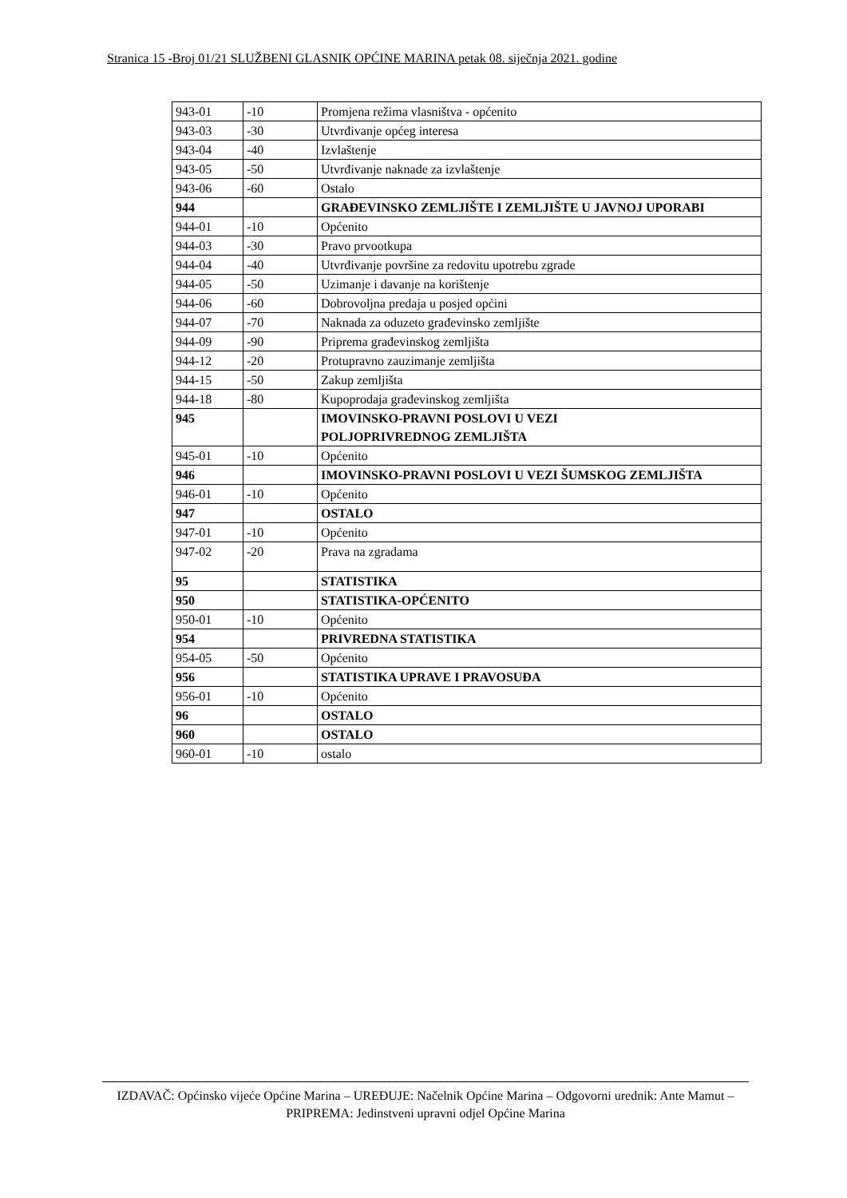Stranica 15 -Broj 01/21 SLUŽBENI GLASNIK OPĆINE MARINA petak 08. siječnja 2021. godine
| 943-01 | -10 | Promjena režima vlasništva - općenito |
| 943-03 | -30 | Utvrđivanje općeg interesa |
| 943-04 | -40 | Izvlaštenje |
| 943-05 | -50 | Utvrđivanje naknade za izvlaštenje |
| 943-06 | -60 | Ostalo |
| 944 | | GRAĐEVINSKO ZEMLJIŠTE I ZEMLJIŠTE U JAVNOJ UPORABI |
| 944-01 | -10 | Općenito |
| 944-03 | -30 | Pravo prvootkupa |
| 944-04 | -40 | Utvrđivanje površine za redovitu upotrebu zgrade |
| 944-05 | -50 | Uzimanje i davanje na korištenje |
| 944-06 | -60 | Dobrovoljna predaja u posjed općini |
| 944-07 | -70 | Naknada za oduzeto građevinsko zemljište |
| 944-09 | -90 | Priprema građevinskog zemljišta |
| 944-12 | -20 | Protupravno zauzimanje zemljišta |
| 944-15 | -50 | Zakup zemljišta |
| 944-18 | -80 | Kupoprodaja građevinskog zemljišta |
| 945 | | IMOVINSKO-PRAVNI POSLOVI U VEZI POLJOPRIVREDNOG ZEMLJIŠTA |
| 945-01 | -10 | Općenito |
| 946 | | IMOVINSKO-PRAVNI POSLOVI U VEZI ŠUMSKOG ZEMLJIŠTA |
| 946-01 | -10 | Općenito |
| 947 | | OSTALO |
| 947-01 | -10 | Općenito |
| 947-02 | -20 | Prava na zgradama |
| 95 | | STATISTIKA |
| 950 | | STATISTIKA-OPĆENITO |
| 950-01 | -10 | Općenito |
| 954 | | PRIVREDNA STATISTIKA |
| 954-05 | -50 | Općenito |
| 956 | | STATISTIKA UPRAVE I PRAVOSUĐA |
| 956-01 | -10 | Općenito |
| 96 | | OSTALO |
| 960 | | OSTALO |
| 960-01 | -10 | ostalo |
IZDAVAČ: Općinsko vijeće Općine Marina – UREĐUJE: Načelnik Općine Marina – Odgovorni urednik: Ante Mamut – PRIPREMA: Jedinstveni upravni odjel Općine Marina